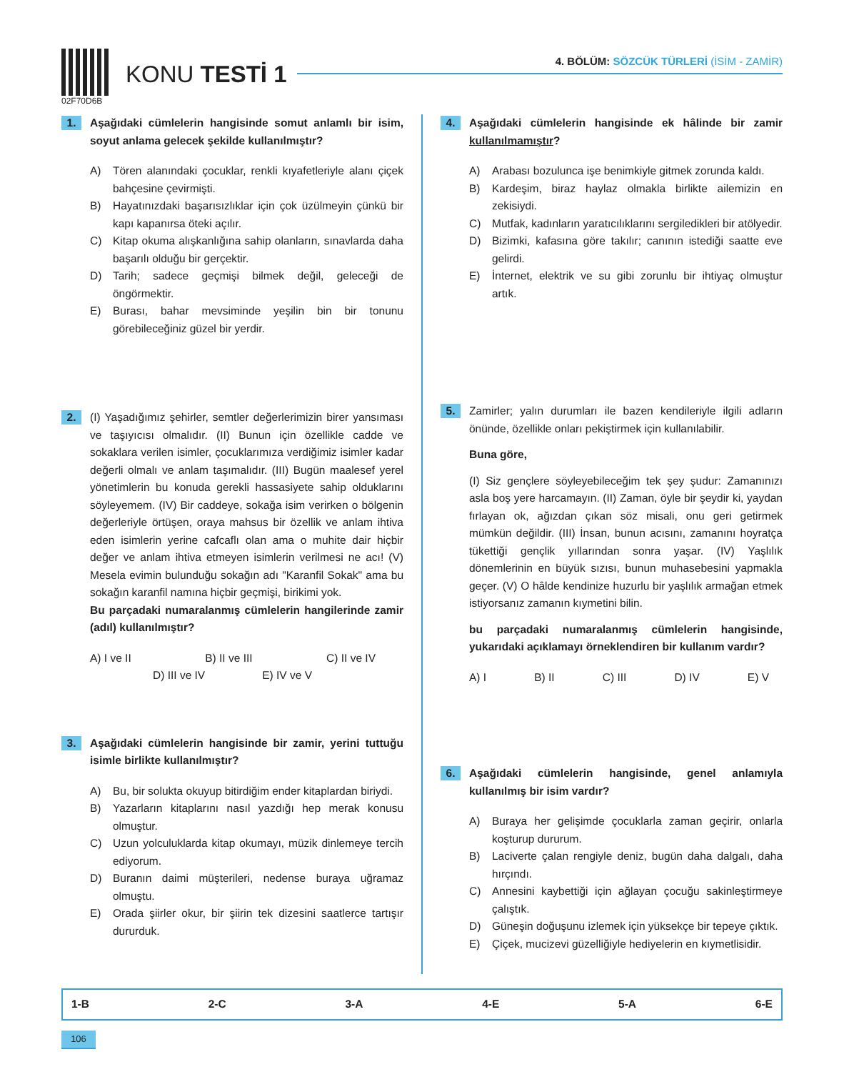02F70D6B
KONU TESTİ 1
4. BÖLÜM: SÖZCÜK TÜRLERİ (İSİM - ZAMİR)
1.
Aşağıdaki cümlelerin hangisinde somut anlamlı bir isim, soyut anlama gelecek şekilde kullanılmıştır?
A) Tören alanındaki çocuklar, renkli kıyafetleriyle alanı çiçek bahçesine çevirmişti.
B) Hayatınızdaki başarısızlıklar için çok üzülmeyin çünkü bir kapı kapanırsa öteki açılır.
C) Kitap okuma alışkanlığına sahip olanların, sınavlarda daha başarılı olduğu bir gerçektir.
D) Tarih; sadece geçmişi bilmek değil, geleceği de öngörmektir.
E) Burası, bahar mevsiminde yeşilin bin bir tonunu görebileceğiniz güzel bir yerdir.
2.
(I) Yaşadığımız şehirler, semtler değerlerimizin birer yansıması ve taşıyıcısı olmalıdır. (II) Bunun için özellikle cadde ve sokaklara verilen isimler, çocuklarımıza verdiğimiz isimler kadar değerli olmalı ve anlam taşımalıdır. (III) Bugün maalesef yerel yönetimlerin bu konuda gerekli hassasiyete sahip olduklarını söyleyemem. (IV) Bir caddeye, sokağa isim verirken o bölgenin değerleriyle örtüşen, oraya mahsus bir özellik ve anlam ihtiva eden isimlerin yerine cafcaflı olan ama o muhite dair hiçbir değer ve anlam ihtiva etmeyen isimlerin verilmesi ne acı! (V) Mesela evimin bulunduğu sokağın adı "Karanfil Sokak" ama bu sokağın karanfil namına hiçbir geçmişi, birikimi yok.
Bu parçadaki numaralanmış cümlelerin hangilerinde zamir (adıl) kullanılmıştır?
A) I ve II B) II ve III C) II ve IV
D) III ve IV E) IV ve V
3.
Aşağıdaki cümlelerin hangisinde bir zamir, yerini tuttuğu isimle birlikte kullanılmıştır?
A) Bu, bir solukta okuyup bitirdiğim ender kitaplardan biriydi.
B) Yazarların kitaplarını nasıl yazdığı hep merak konusu olmuştur.
C) Uzun yolculuklarda kitap okumayı, müzik dinlemeye tercih ediyorum.
D) Buranın daimi müşterileri, nedense buraya uğramaz olmuştu.
E) Orada şiirler okur, bir şiirin tek dizesini saatlerce tartışır dururduk.
4.
Aşağıdaki cümlelerin hangisinde ek hâlinde bir zamir kullanılmamıştır?
A) Arabası bozulunca işe benimkiyle gitmek zorunda kaldı.
B) Kardeşim, biraz haylaz olmakla birlikte ailemizin en zekisiydi.
C) Mutfak, kadınların yaratıcılıklarını sergiledikleri bir atölyedir.
D) Bizimki, kafasına göre takılır; canının istediği saatte eve gelirdi.
E) İnternet, elektrik ve su gibi zorunlu bir ihtiyaç olmuştur artık.
5.
Zamirler; yalın durumları ile bazen kendileriyle ilgili adların önünde, özellikle onları pekiştirmek için kullanılabilir.
Buna göre,
(I) Siz gençlere söyleyebileceğim tek şey şudur: Zamanınızı asla boş yere harcamayın. (II) Zaman, öyle bir şeydir ki, yaydan fırlayan ok, ağızdan çıkan söz misali, onu geri getirmek mümkün değildir. (III) İnsan, bunun acısını, zamanını hoyratça tükettiği gençlik yıllarından sonra yaşar. (IV) Yaşlılık dönemlerinin en büyük sızısı, bunun muhasebesini yapmakla geçer. (V) O hâlde kendinize huzurlu bir yaşlılık armağan etmek istiyorsanız zamanın kıymetini bilin.
bu parçadaki numaralanmış cümlelerin hangisinde, yukarıdaki açıklamayı örneklendiren bir kullanım vardır?
A) I B) II C) III D) IV E) V
6.
Aşağıdaki cümlelerin hangisinde, genel anlamıyla kullanılmış bir isim vardır?
A) Buraya her gelişimde çocuklarla zaman geçirir, onlarla koşturup dururum.
B) Laciverte çalan rengiyle deniz, bugün daha dalgalı, daha hırçındı.
C) Annesini kaybettiği için ağlayan çocuğu sakinleştirmeye çalıştık.
D) Güneşin doğuşunu izlemek için yüksekçe bir tepeye çıktık.
E) Çiçek, mucizevi güzelliğiyle hediyelerin en kıymetlisidir.
1-B 2-C 3-A 4-E 5-A 6-E
106